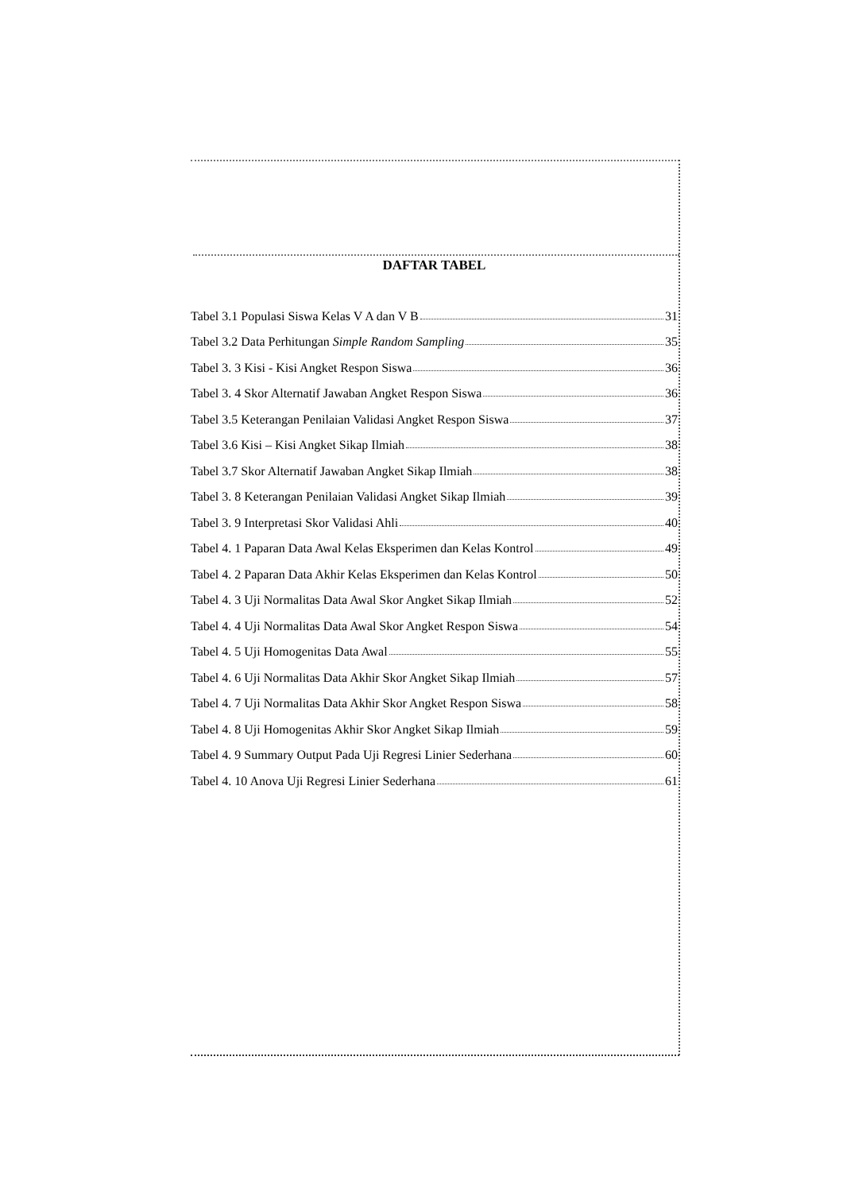DAFTAR TABEL
Tabel 3.1 Populasi Siswa Kelas V A dan V B 31
Tabel 3.2 Data Perhitungan Simple Random Sampling 35
Tabel 3. 3 Kisi - Kisi Angket Respon Siswa 36
Tabel 3. 4 Skor Alternatif Jawaban Angket Respon Siswa 36
Tabel 3.5 Keterangan Penilaian Validasi Angket Respon Siswa 37
Tabel 3.6 Kisi – Kisi Angket Sikap Ilmiah 38
Tabel 3.7 Skor Alternatif Jawaban Angket Sikap Ilmiah 38
Tabel 3. 8 Keterangan Penilaian Validasi Angket Sikap Ilmiah 39
Tabel 3. 9 Interpretasi Skor Validasi Ahli 40
Tabel 4. 1 Paparan Data Awal Kelas Eksperimen dan Kelas Kontrol 49
Tabel 4. 2 Paparan Data Akhir Kelas Eksperimen dan Kelas Kontrol 50
Tabel 4. 3 Uji Normalitas Data Awal Skor Angket Sikap Ilmiah 52
Tabel 4. 4 Uji Normalitas Data Awal Skor Angket Respon Siswa 54
Tabel 4. 5 Uji Homogenitas Data Awal 55
Tabel 4. 6 Uji Normalitas Data Akhir Skor Angket Sikap Ilmiah 57
Tabel 4. 7 Uji Normalitas Data Akhir Skor Angket Respon Siswa 58
Tabel 4. 8 Uji Homogenitas Akhir Skor Angket Sikap Ilmiah 59
Tabel 4. 9 Summary Output Pada Uji Regresi Linier Sederhana 60
Tabel 4. 10 Anova Uji Regresi Linier Sederhana 61